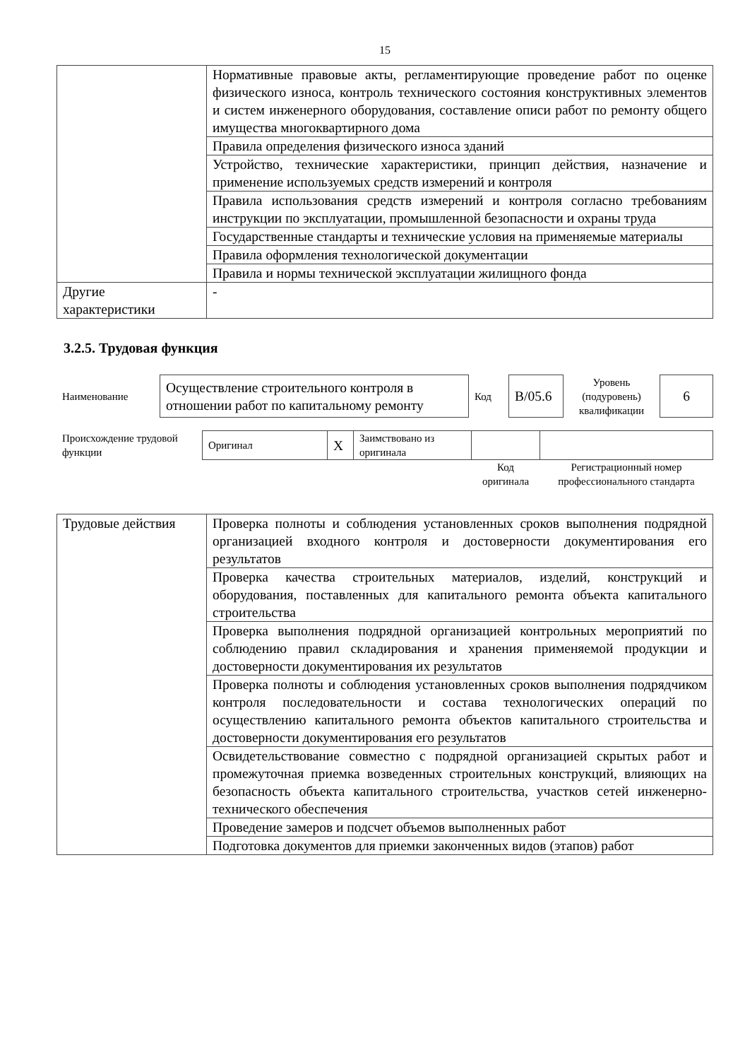15
| | Нормативные правовые акты, регламентирующие проведение работ по оценке физического износа, контроль технического состояния конструктивных элементов и систем инженерного оборудования, составление описи работ по ремонту общего имущества многоквартирного дома |
| | Правила определения физического износа зданий |
| | Устройство, технические характеристики, принцип действия, назначение и применение используемых средств измерений и контроля |
| | Правила использования средств измерений и контроля согласно требованиям инструкции по эксплуатации, промышленной безопасности и охраны труда |
| | Государственные стандарты и технические условия на применяемые материалы |
| | Правила оформления технологической документации |
| | Правила и нормы технической эксплуатации жилищного фонда |
| Другие характеристики | - |
3.2.5. Трудовая функция
| Наименование | Осуществление строительного контроля в отношении работ по капитальному ремонту | Код | B/05.6 | Уровень (подуровень) квалификации | 6 |
| Происхождение трудовой функции | Оригинал | X | Заимствовано из оригинала | | |
| | | | | Код оригинала | Регистрационный номер профессионального стандарта |
| Трудовые действия | Проверка полноты и соблюдения установленных сроков выполнения подрядной организацией входного контроля и достоверности документирования его результатов |
| | Проверка качества строительных материалов, изделий, конструкций и оборудования, поставленных для капитального ремонта объекта капитального строительства |
| | Проверка выполнения подрядной организацией контрольных мероприятий по соблюдению правил складирования и хранения применяемой продукции и достоверности документирования их результатов |
| | Проверка полноты и соблюдения установленных сроков выполнения подрядчиком контроля последовательности и состава технологических операций по осуществлению капитального ремонта объектов капитального строительства и достоверности документирования его результатов |
| | Освидетельствование совместно с подрядной организацией скрытых работ и промежуточная приемка возведенных строительных конструкций, влияющих на безопасность объекта капитального строительства, участков сетей инженерно-технического обеспечения |
| | Проведение замеров и подсчет объемов выполненных работ |
| | Подготовка документов для приемки законченных видов (этапов) работ |